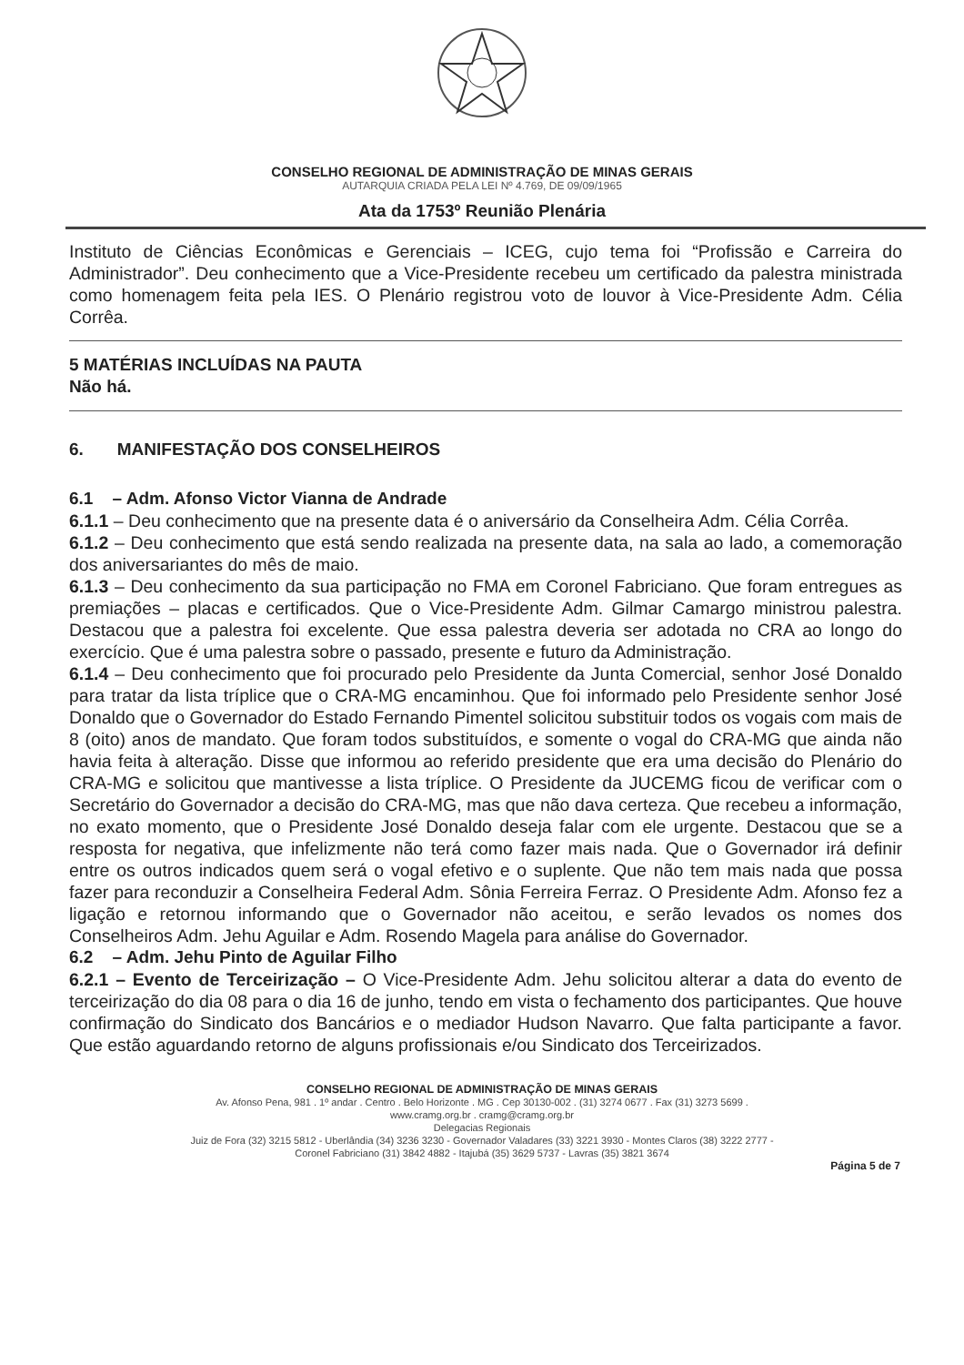CONSELHO REGIONAL DE ADMINISTRAÇÃO DE MINAS GERAIS
AUTARQUIA CRIADA PELA LEI Nº 4.769, DE 09/09/1965
Ata da 1753º Reunião Plenária
Instituto de Ciências Econômicas e Gerenciais – ICEG, cujo tema foi “Profissão e Carreira do Administrador”. Deu conhecimento que a Vice-Presidente recebeu um certificado da palestra ministrada como homenagem feita pela IES. O Plenário registrou voto de louvor à Vice-Presidente Adm. Célia Corrêa.
5 MATÉRIAS INCLUÍDAS NA PAUTA
Não há.
6. MANIFESTAÇÃO DOS CONSELHEIROS
6.1 – Adm. Afonso Victor Vianna de Andrade
6.1.1 – Deu conhecimento que na presente data é o aniversário da Conselheira Adm. Célia Corrêa.
6.1.2 – Deu conhecimento que está sendo realizada na presente data, na sala ao lado, a comemoração dos aniversariantes do mês de maio.
6.1.3 – Deu conhecimento da sua participação no FMA em Coronel Fabriciano. Que foram entregues as premiações – placas e certificados. Que o Vice-Presidente Adm. Gilmar Camargo ministrou palestra. Destacou que a palestra foi excelente. Que essa palestra deveria ser adotada no CRA ao longo do exercício. Que é uma palestra sobre o passado, presente e futuro da Administração.
6.1.4 – Deu conhecimento que foi procurado pelo Presidente da Junta Comercial, senhor José Donaldo para tratar da lista tríplice que o CRA-MG encaminhou. Que foi informado pelo Presidente senhor José Donaldo que o Governador do Estado Fernando Pimentel solicitou substituir todos os vogais com mais de 8 (oito) anos de mandato. Que foram todos substituídos, e somente o vogal do CRA-MG que ainda não havia feita à alteração. Disse que informou ao referido presidente que era uma decisão do Plenário do CRA-MG e solicitou que mantivesse a lista tríplice. O Presidente da JUCEMG ficou de verificar com o Secretário do Governador a decisão do CRA-MG, mas que não dava certeza. Que recebeu a informação, no exato momento, que o Presidente José Donaldo deseja falar com ele urgente. Destacou que se a resposta for negativa, que infelizmente não terá como fazer mais nada. Que o Governador irá definir entre os outros indicados quem será o vogal efetivo e o suplente. Que não tem mais nada que possa fazer para reconduzir a Conselheira Federal Adm. Sônia Ferreira Ferraz. O Presidente Adm. Afonso fez a ligação e retornou informando que o Governador não aceitou, e serão levados os nomes dos Conselheiros Adm. Jehu Aguilar e Adm. Rosendo Magela para análise do Governador.
6.2 – Adm. Jehu Pinto de Aguilar Filho
6.2.1 – Evento de Terceirização – O Vice-Presidente Adm. Jehu solicitou alterar a data do evento de terceirização do dia 08 para o dia 16 de junho, tendo em vista o fechamento dos participantes. Que houve confirmação do Sindicato dos Bancários e o mediador Hudson Navarro. Que falta participante a favor. Que estão aguardando retorno de alguns profissionais e/ou Sindicato dos Terceirizados.
CONSELHO REGIONAL DE ADMINISTRAÇÃO DE MINAS GERAIS
Av. Afonso Pena, 981 . 1º andar . Centro . Belo Horizonte . MG . Cep 30130-002 . (31) 3274 0677 . Fax (31) 3273 5699 .
www.cramg.org.br . cramg@cramg.org.br
Delegacias Regionais
Juiz de Fora (32) 3215 5812 - Uberlândia (34) 3236 3230 - Governador Valadares (33) 3221 3930 - Montes Claros (38) 3222 2777 -
Coronel Fabriciano (31) 3842 4882 - Itajubá (35) 3629 5737 - Lavras (35) 3821 3674
Página 5 de 7